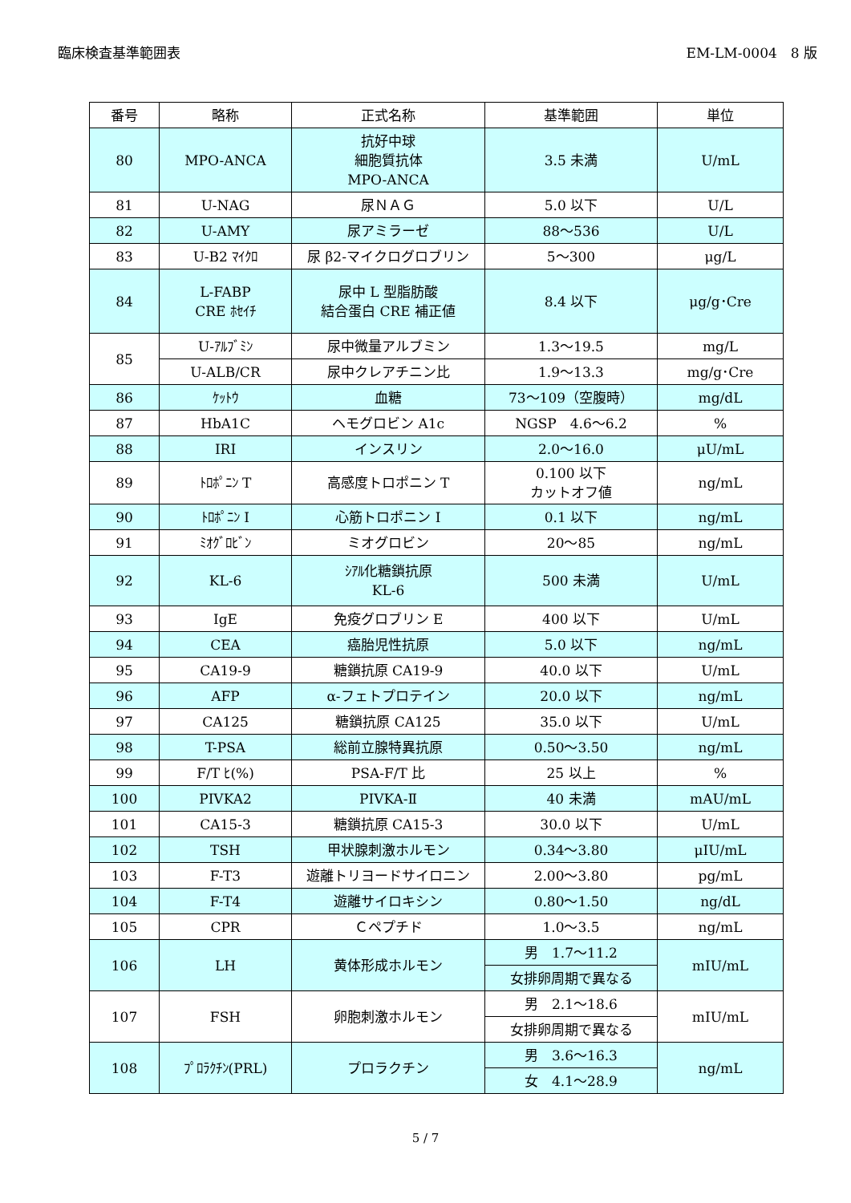臨床検査基準範囲表 EM-LM-0004　8 版
| 番号 | 略称 | 正式名称 | 基準範囲 | 単位 |
| --- | --- | --- | --- | --- |
| 80 | MPO-ANCA | 抗好中球 細胞質抗体 MPO-ANCA | 3.5 未満 | U/mL |
| 81 | U-NAG | 尿ＮＡＧ | 5.0 以下 | U/L |
| 82 | U-AMY | 尿アミラーゼ | 88～536 | U/L |
| 83 | U-B2 ﾏｲｸﾛ | 尿 β2-マイクログロブリン | 5～300 | μg/L |
| 84 | L-FABP CRE ﾎｾｲﾁ | 尿中 L 型脂肪酸 結合蛋白 CRE 補正値 | 8.4 以下 | μg/g･Cre |
| 85 | U-ｱﾙﾌﾞﾐﾝ | 尿中微量アルブミン | 1.3～19.5 | mg/L |
| | U-ALB/CR | 尿中クレアチニン比 | 1.9～13.3 | mg/g･Cre |
| 86 | ｹｯﾄｳ | 血糖 | 73～109（空腹時） | mg/dL |
| 87 | HbA1C | ヘモグロビン A1c | NGSP 4.6～6.2 | % |
| 88 | IRI | インスリン | 2.0～16.0 | μU/mL |
| 89 | ﾄﾛﾎﾟﾆﾝ T | 高感度トロポニン T | 0.100 以下 カットオフ値 | ng/mL |
| 90 | ﾄﾛﾎﾟﾆﾝ I | 心筋トロポニン I | 0.1 以下 | ng/mL |
| 91 | ﾐｵｸﾞﾛﾋﾞﾝ | ミオグロビン | 20～85 | ng/mL |
| 92 | KL-6 | ｼｱﾙ化糖鎖抗原 KL-6 | 500 未満 | U/mL |
| 93 | IgE | 免疫グロブリン E | 400 以下 | U/mL |
| 94 | CEA | 癌胎児性抗原 | 5.0 以下 | ng/mL |
| 95 | CA19-9 | 糖鎖抗原 CA19-9 | 40.0 以下 | U/mL |
| 96 | AFP | α-フェトプロテイン | 20.0 以下 | ng/mL |
| 97 | CA125 | 糖鎖抗原 CA125 | 35.0 以下 | U/mL |
| 98 | T-PSA | 総前立腺特異抗原 | 0.50～3.50 | ng/mL |
| 99 | F/T ﾋ(%) | PSA-F/T 比 | 25 以上 | % |
| 100 | PIVKA2 | PIVKA-Ⅱ | 40 未満 | mAU/mL |
| 101 | CA15-3 | 糖鎖抗原 CA15-3 | 30.0 以下 | U/mL |
| 102 | TSH | 甲状腺刺激ホルモン | 0.34～3.80 | μIU/mL |
| 103 | F-T3 | 遊離トリヨードサイロニン | 2.00～3.80 | pg/mL |
| 104 | F-T4 | 遊離サイロキシン | 0.80～1.50 | ng/dL |
| 105 | CPR | Ｃペプチド | 1.0～3.5 | ng/mL |
| 106 | LH | 黄体形成ホルモン | 男 1.7～11.2 | mIU/mL |
| | | | 女排卵周期で異なる | |
| 107 | FSH | 卵胞刺激ホルモン | 男 2.1～18.6 | mIU/mL |
| | | | 女排卵周期で異なる | |
| 108 | ﾌﾟﾛﾗｸﾁﾝ(PRL) | プロラクチン | 男 3.6～16.3 | ng/mL |
| | | | 女 4.1～28.9 | |
5 / 7